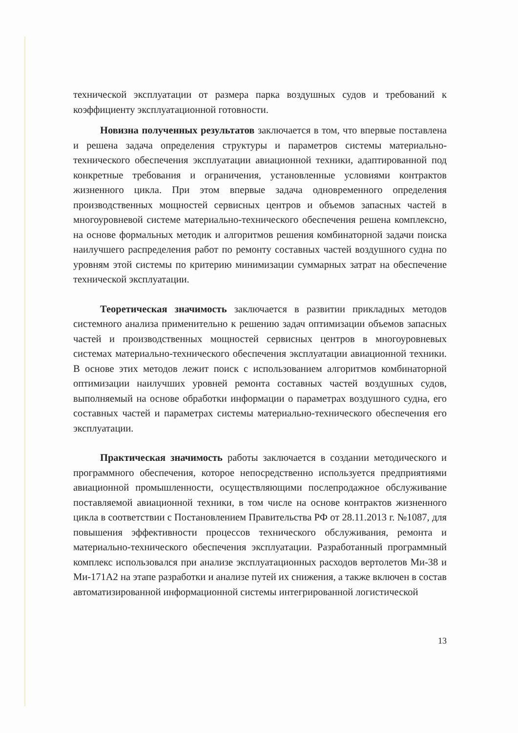технической эксплуатации от размера парка воздушных судов и требований к коэффициенту эксплуатационной готовности.
Новизна полученных результатов заключается в том, что впервые поставлена и решена задача определения структуры и параметров системы материально-технического обеспечения эксплуатации авиационной техники, адаптированной под конкретные требования и ограничения, установленные условиями контрактов жизненного цикла. При этом впервые задача одновременного определения производственных мощностей сервисных центров и объемов запасных частей в многоуровневой системе материально-технического обеспечения решена комплексно, на основе формальных методик и алгоритмов решения комбинаторной задачи поиска наилучшего распределения работ по ремонту составных частей воздушного судна по уровням этой системы по критерию минимизации суммарных затрат на обеспечение технической эксплуатации.
Теоретическая значимость заключается в развитии прикладных методов системного анализа применительно к решению задач оптимизации объемов запасных частей и производственных мощностей сервисных центров в многоуровневых системах материально-технического обеспечения эксплуатации авиационной техники. В основе этих методов лежит поиск с использованием алгоритмов комбинаторной оптимизации наилучших уровней ремонта составных частей воздушных судов, выполняемый на основе обработки информации о параметрах воздушного судна, его составных частей и параметрах системы материально-технического обеспечения его эксплуатации.
Практическая значимость работы заключается в создании методического и программного обеспечения, которое непосредственно используется предприятиями авиационной промышленности, осуществляющими послепродажное обслуживание поставляемой авиационной техники, в том числе на основе контрактов жизненного цикла в соответствии с Постановлением Правительства РФ от 28.11.2013 г. №1087, для повышения эффективности процессов технического обслуживания, ремонта и материально-технического обеспечения эксплуатации. Разработанный программный комплекс использовался при анализе эксплуатационных расходов вертолетов Ми-38 и Ми-171А2 на этапе разработки и анализе путей их снижения, а также включен в состав автоматизированной информационной системы интегрированной логистической
13